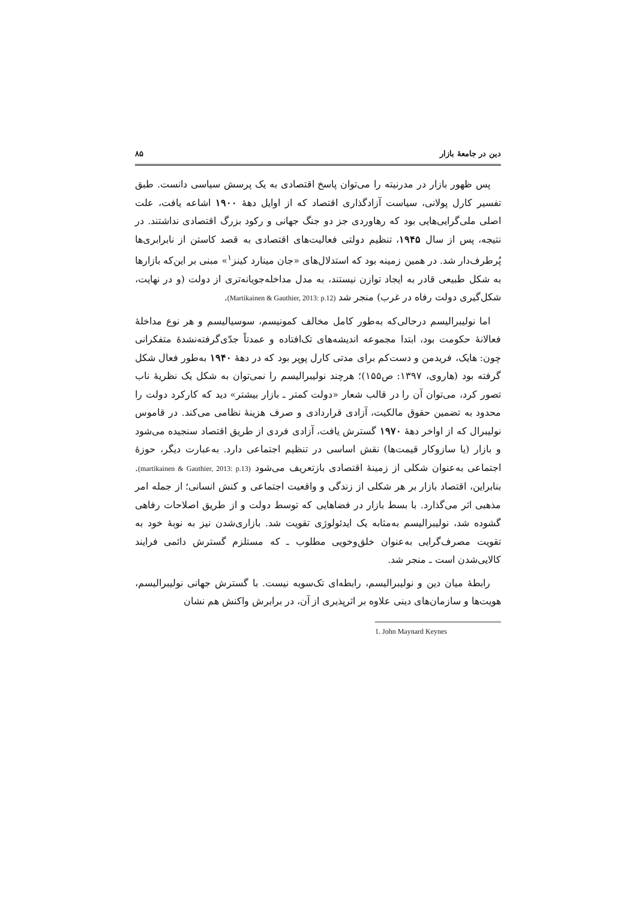دین در جامعهٔ بازار ۸۵
پس ظهور بازار در مدرنیته را می‌توان پاسخ اقتصادی به یک پرسش سیاسی دانست. طبق تفسیر کارل پولانی، سیاست آزادگذاری اقتصاد که از اوایل دهۀ ۱۹۰۰ اشاعه یافت، علت اصلی ملی‌گرایی‌هایی بود که رهاوردی جز دو جنگ جهانی و رکود بزرگ اقتصادی نداشتند. در نتیجه، پس از سال ۱۹۴۵، تنظیم دولتی فعالیت‌های اقتصادی به قصد کاستن از نابرابری‌ها پُرطرف‌دار شد. در همین زمینه بود که استدلال‌های «جان مینارد کینز<sup>۱</sup>» مبنی بر این‌که بازارها به شکل طبیعی قادر به ایجاد توازن نیستند، به مدل مداخله‌جویانه‌تری از دولت (و در نهایت، شکل‌گیری دولت رفاه در غرب) منجر شد (Martikainen & Gauthier, 2013: p.12).
اما نولیبرالیسم درحالی‌که به‌طور کامل مخالف کمونیسم، سوسیالیسم و هر نوع مداخلۀ فعالانۀ حکومت بود، ابتدا مجموعه اندیشه‌های تک‌افتاده و عمدتاً جدّی‌گرفته‌نشدۀ متفکرانی چون: هایک، فریدمن و دست‌کم برای مدتی کارل پوپر بود که در دهۀ ۱۹۴۰ به‌طور فعال شکل گرفته بود (هاروی، ۱۳۹۷: ص۱۵۵)؛ هرچند نولیبرالیسم را نمی‌توان به شکل یک نظریۀ ناب تصور کرد، می‌توان آن را در قالب شعار «دولت کمتر ـ بازار بیشتر» دید که کارکرد دولت را محدود به تضمین حقوق مالکیت، آزادی قراردادی و صرف هزینۀ نظامی می‌کند. در قاموس نولیبرال که از اواخر دهۀ ۱۹۷۰ گسترش یافت، آزادی فردی از طریق اقتصاد سنجیده می‌شود و بازار (یا سازوکار قیمت‌ها) نقش اساسی در تنظیم اجتماعی دارد. به‌عبارت دیگر، حوزۀ اجتماعی به‌عنوان شکلی از زمینۀ اقتصادی بازتعریف می‌شود (martikainen & Gauthier, 2013: p.13). بنابراین، اقتصاد بازار بر هر شکلی از زندگی و واقعیت اجتماعی و کنش انسانی؛ از جمله امر مذهبی اثر می‌گذارد. با بسط بازار در فضاهایی که توسط دولت و از طریق اصلاحات رفاهی گشوده شد، نولیبرالیسم به‌مثابه یک ایدئولوژی تقویت شد. بازاری‌شدن نیز به نوبۀ خود به تقویت مصرف‌گرایی به‌عنوان خلق‌وخویی مطلوب ـ که مستلزم گسترش دائمی فرایند کالایی‌شدن است ـ منجر شد.
رابطۀ میان دین و نولیبرالیسم، رابطه‌ای تک‌سویه نیست. با گسترش جهانی نولیبرالیسم، هویت‌ها و سازمان‌های دینی علاوه بر اثرپذیری از آن، در برابرش واکنش هم نشان
1. John Maynard Keynes